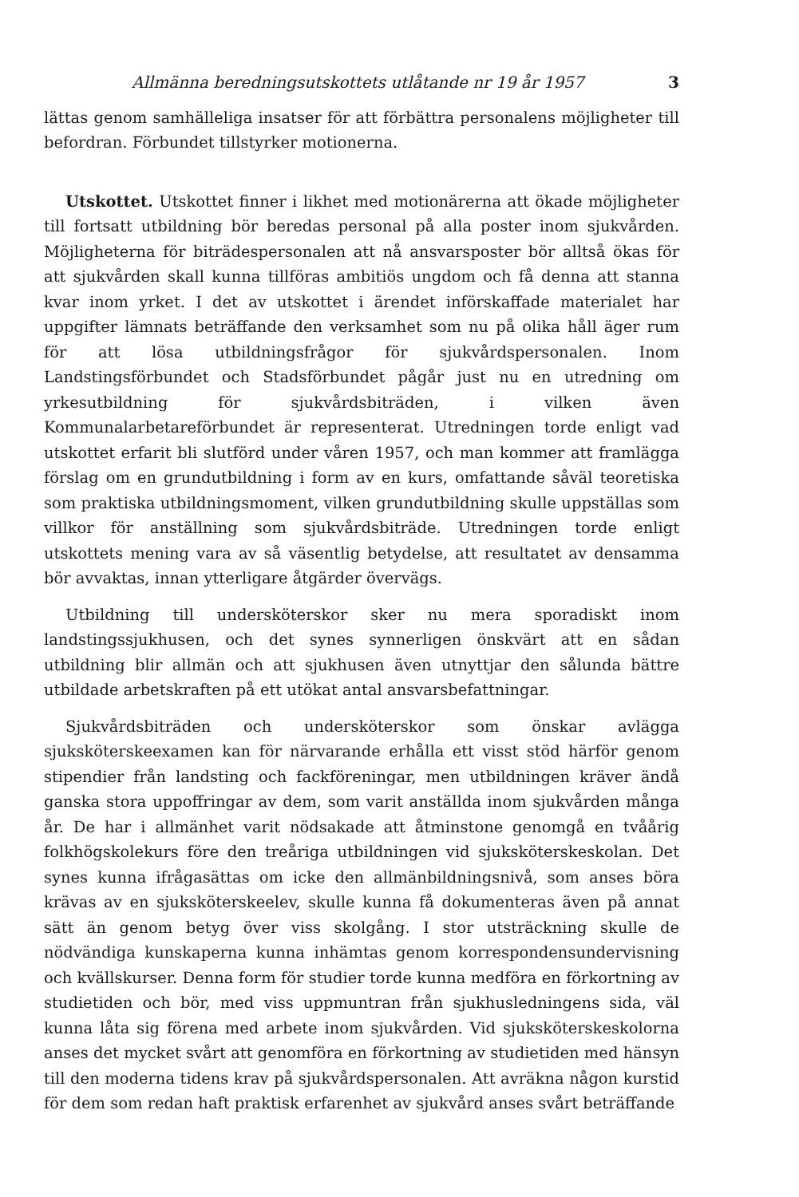Allmänna beredningsutskottets utlåtande nr 19 år 1957 3
lättas genom samhälleliga insatser för att förbättra personalens möjligheter till befordran. Förbundet tillstyrker motionerna.
Utskottet. Utskottet finner i likhet med motionärerna att ökade möjligheter till fortsatt utbildning bör beredas personal på alla poster inom sjukvården. Möjligheterna för biträdespersonalen att nå ansvarsposter bör alltså ökas för att sjukvården skall kunna tillföras ambitiös ungdom och få denna att stanna kvar inom yrket. I det av utskottet i ärendet införskaffade materialet har uppgifter lämnats beträffande den verksamhet som nu på olika håll äger rum för att lösa utbildningsfrågor för sjukvårdspersonalen. Inom Landstingsförbundet och Stadsförbundet pågår just nu en utredning om yrkesutbildning för sjukvårdsbiträden, i vilken även Kommunalarbetareförbundet är representerat. Utredningen torde enligt vad utskottet erfarit bli slutförd under våren 1957, och man kommer att framlägga förslag om en grundutbildning i form av en kurs, omfattande såväl teoretiska som praktiska utbildningsmoment, vilken grundutbildning skulle uppställas som villkor för anställning som sjukvårdsbiträde. Utredningen torde enligt utskottets mening vara av så väsentlig betydelse, att resultatet av densamma bör avvaktas, innan ytterligare åtgärder övervägs.
Utbildning till undersköterskor sker nu mera sporadiskt inom landstingssjukhusen, och det synes synnerligen önskvärt att en sådan utbildning blir allmän och att sjukhusen även utnyttjar den sålunda bättre utbildade arbetskraften på ett utökat antal ansvarsbefattningar.
Sjukvårdsbiträden och undersköterskor som önskar avlägga sjuksköterskeexamen kan för närvarande erhålla ett visst stöd härför genom stipendier från landsting och fackföreningar, men utbildningen kräver ändå ganska stora uppoffringar av dem, som varit anställda inom sjukvården många år. De har i allmänhet varit nödsakade att åtminstone genomgå en tvåårig folkhögskolekurs före den treåriga utbildningen vid sjuksköterskeskolan. Det synes kunna ifrågasättas om icke den allmänbildningsnivå, som anses böra krävas av en sjuksköterskeelev, skulle kunna få dokumenteras även på annat sätt än genom betyg över viss skolgång. I stor utsträckning skulle de nödvändiga kunskaperna kunna inhämtas genom korrespondensundervisning och kvällskurser. Denna form för studier torde kunna medföra en förkortning av studietiden och bör, med viss uppmuntran från sjukhusledningens sida, väl kunna låta sig förena med arbete inom sjukvården. Vid sjuksköterskeskolorna anses det mycket svårt att genomföra en förkortning av studietiden med hänsyn till den moderna tidens krav på sjukvårdspersonalen. Att avräkna någon kurstid för dem som redan haft praktisk erfarenhet av sjukvård anses svårt beträffande